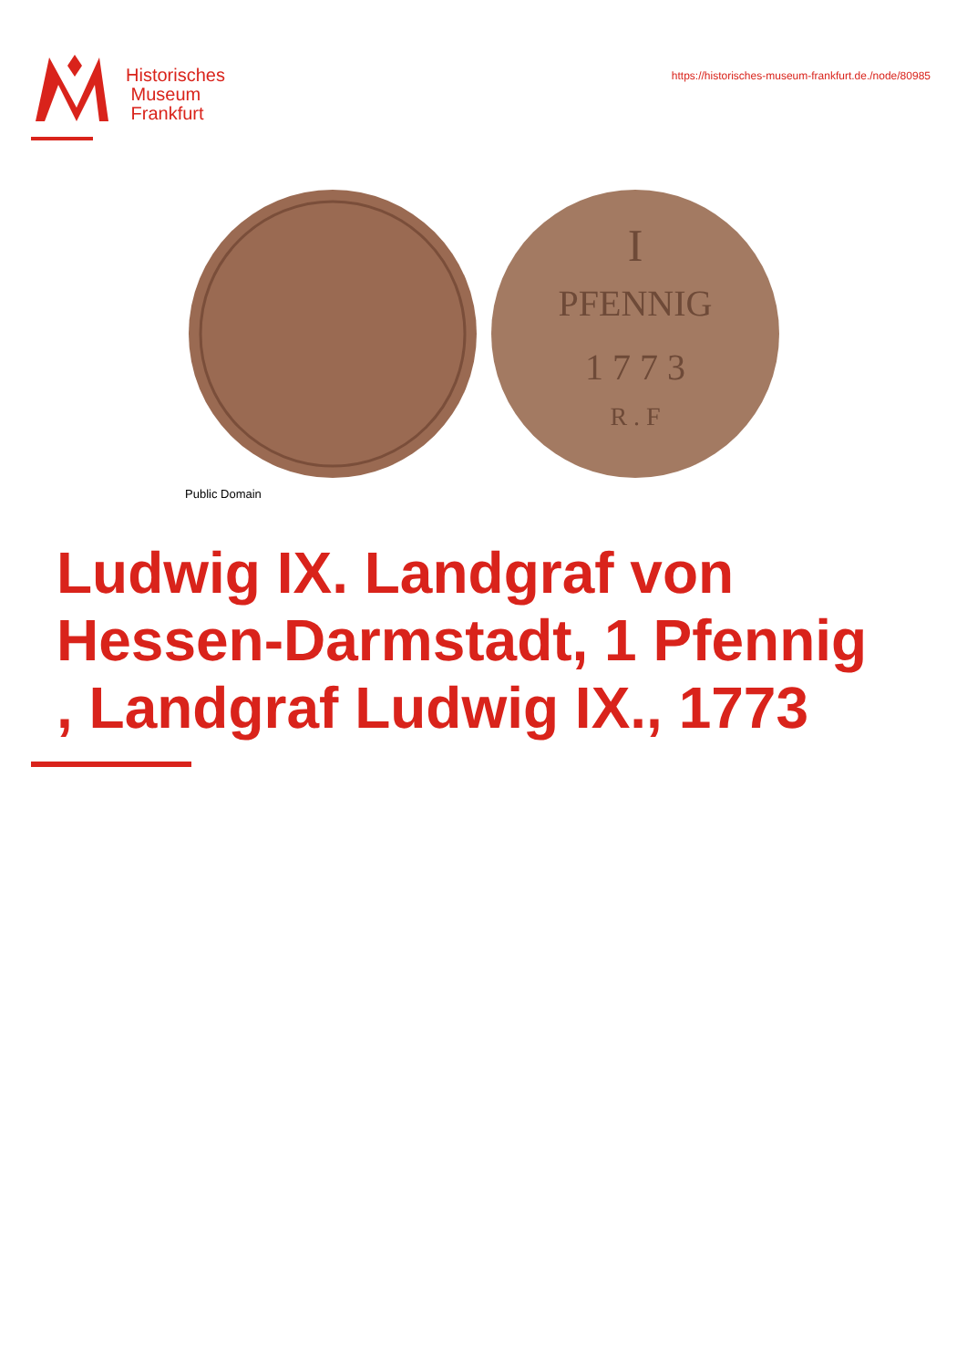Historisches
Museum
Frankfurt
https://historisches-museum-frankfurt.de./node/80985
PFENNIG
I
1 7 7 3
R . F
Public Domain
Ludwig IX. Landgraf von Hessen-Darmstadt, 1 Pfennig , Landgraf Ludwig IX., 1773